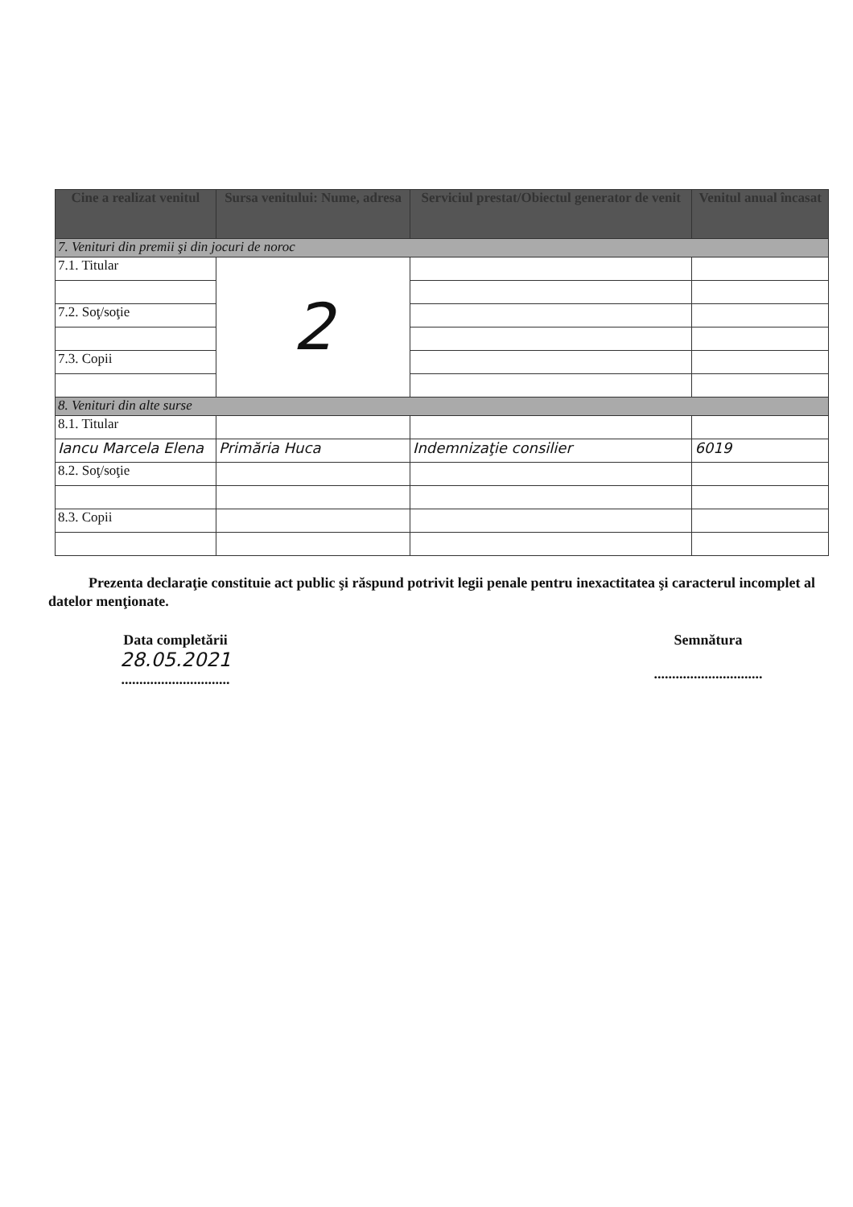| Cine a realizat venitul | Sursa venitului: Nume, adresa | Serviciul prestat/Obiectul generator de venit | Venitul anual încasat |
| --- | --- | --- | --- |
| 7. Venituri din premii şi din jocuri de noroc | | | |
| 7.1. Titular | 2 | | |
| 7.2. Soţ/soţie | | | |
| 7.3. Copii | | | |
| 8. Venituri din alte surse | | | |
| 8.1. Titular | | | |
| Iancu Marcela Elena | Primăria Huca | Indemnizaţie consilier | 6019 |
| 8.2. Soţ/soţie | | | |
| 8.3. Copii | | | |
Prezenta declaraţie constituie act public şi răspund potrivit legii penale pentru inexactitatea şi caracterul incomplet al datelor menţionate.
Data completării
28.05.2021
..............................
Semnătura
..............................